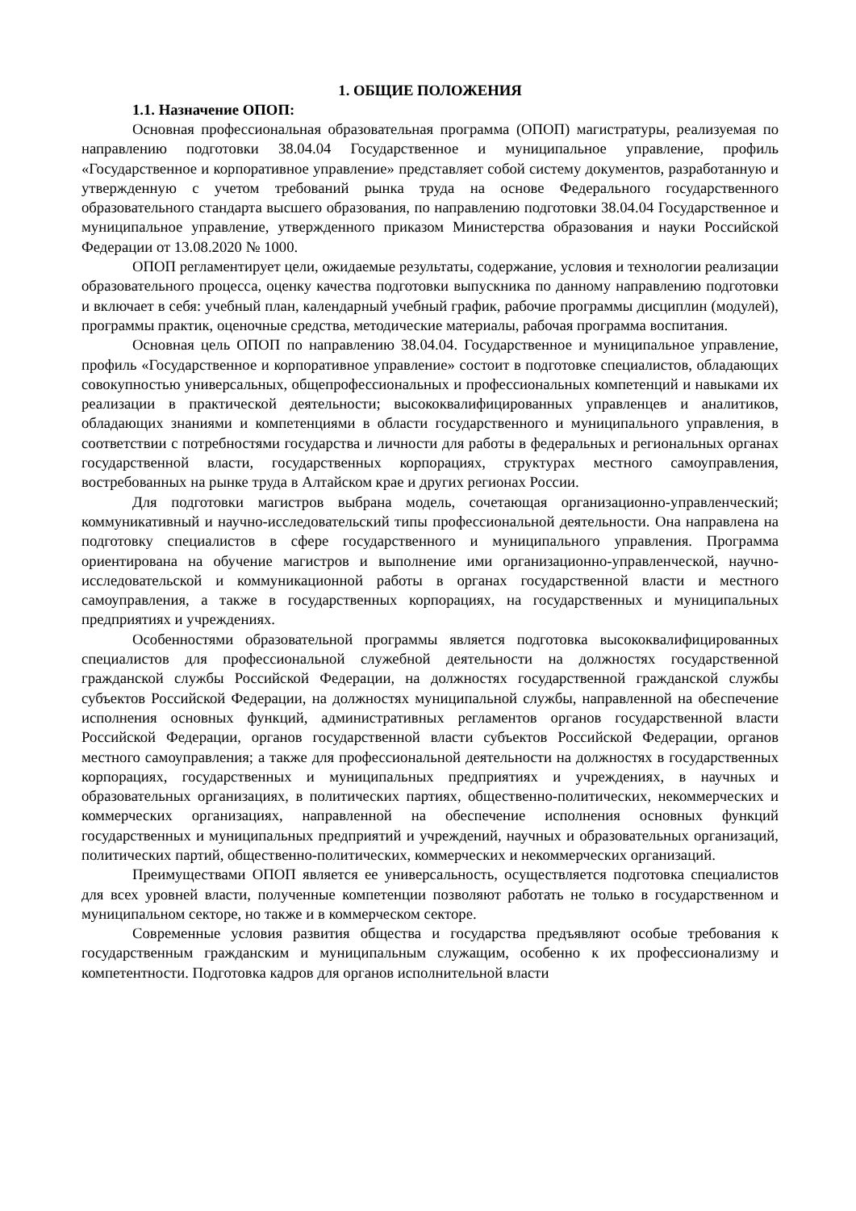1. ОБЩИЕ ПОЛОЖЕНИЯ
1.1. Назначение ОПОП:
Основная профессиональная образовательная программа (ОПОП) магистратуры, реализуемая по направлению подготовки 38.04.04 Государственное и муниципальное управление, профиль «Государственное и корпоративное управление» представляет собой систему документов, разработанную и утвержденную с учетом требований рынка труда на основе Федерального государственного образовательного стандарта высшего образования, по направлению подготовки 38.04.04 Государственное и муниципальное управление, утвержденного приказом Министерства образования и науки Российской Федерации от 13.08.2020 № 1000.
ОПОП регламентирует цели, ожидаемые результаты, содержание, условия и технологии реализации образовательного процесса, оценку качества подготовки выпускника по данному направлению подготовки и включает в себя: учебный план, календарный учебный график, рабочие программы дисциплин (модулей), программы практик, оценочные средства, методические материалы, рабочая программа воспитания.
Основная цель ОПОП по направлению 38.04.04. Государственное и муниципальное управление, профиль «Государственное и корпоративное управление» состоит в подготовке специалистов, обладающих совокупностью универсальных, общепрофессиональных и профессиональных компетенций и навыками их реализации в практической деятельности; высококвалифицированных управленцев и аналитиков, обладающих знаниями и компетенциями в области государственного и муниципального управления, в соответствии с потребностями государства и личности для работы в федеральных и региональных органах государственной власти, государственных корпорациях, структурах местного самоуправления, востребованных на рынке труда в Алтайском крае и других регионах России.
Для подготовки магистров выбрана модель, сочетающая организационно-управленческий; коммуникативный и научно-исследовательский типы профессиональной деятельности. Она направлена на подготовку специалистов в сфере государственного и муниципального управления. Программа ориентирована на обучение магистров и выполнение ими организационно-управленческой, научно-исследовательской и коммуникационной работы в органах государственной власти и местного самоуправления, а также в государственных корпорациях, на государственных и муниципальных предприятиях и учреждениях.
Особенностями образовательной программы является подготовка высококвалифицированных специалистов для профессиональной служебной деятельности на должностях государственной гражданской службы Российской Федерации, на должностях государственной гражданской службы субъектов Российской Федерации, на должностях муниципальной службы, направленной на обеспечение исполнения основных функций, административных регламентов органов государственной власти Российской Федерации, органов государственной власти субъектов Российской Федерации, органов местного самоуправления; а также для профессиональной деятельности на должностях в государственных корпорациях, государственных и муниципальных предприятиях и учреждениях, в научных и образовательных организациях, в политических партиях, общественно-политических, некоммерческих и коммерческих организациях, направленной на обеспечение исполнения основных функций государственных и муниципальных предприятий и учреждений, научных и образовательных организаций, политических партий, общественно-политических, коммерческих и некоммерческих организаций.
Преимуществами ОПОП является ее универсальность, осуществляется подготовка специалистов для всех уровней власти, полученные компетенции позволяют работать не только в государственном и муниципальном секторе, но также и в коммерческом секторе.
Современные условия развития общества и государства предъявляют особые требования к государственным гражданским и муниципальным служащим, особенно к их профессионализму и компетентности. Подготовка кадров для органов исполнительной власти